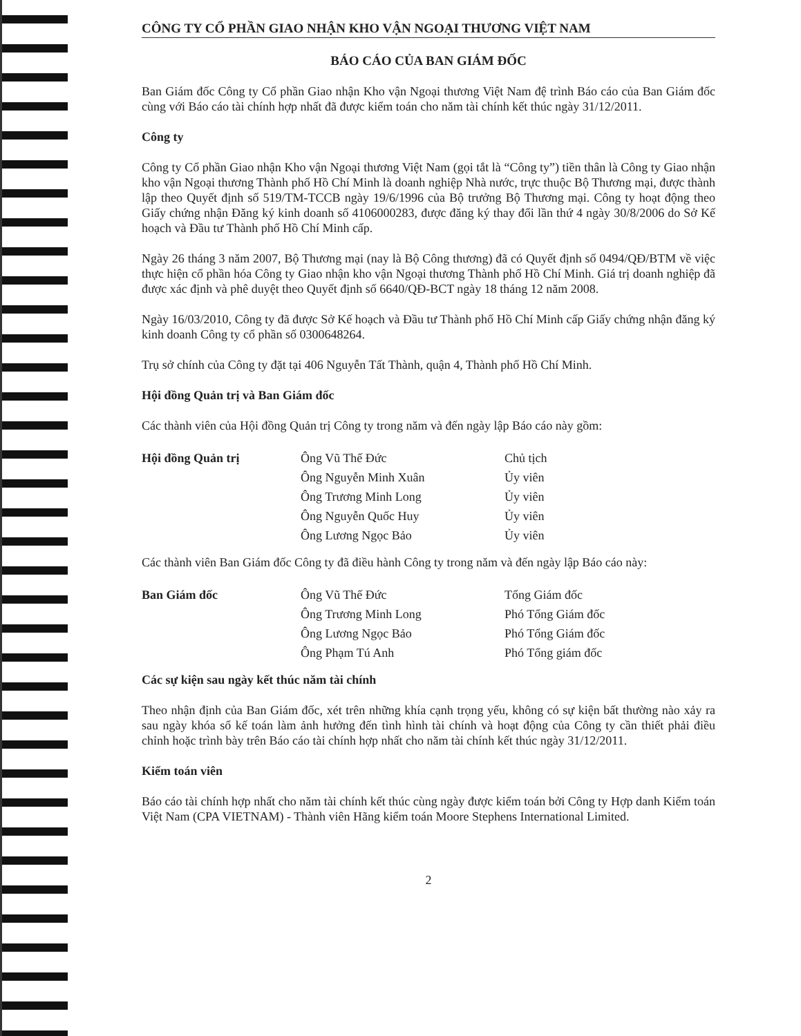CÔNG TY CỔ PHẦN GIAO NHẬN KHO VẬN NGOẠI THƯƠNG VIỆT NAM
BÁO CÁO CỦA BAN GIÁM ĐỐC
Ban Giám đốc Công ty Cổ phần Giao nhận Kho vận Ngoại thương Việt Nam đệ trình Báo cáo của Ban Giám đốc cùng với Báo cáo tài chính hợp nhất đã được kiểm toán cho năm tài chính kết thúc ngày 31/12/2011.
Công ty
Công ty Cổ phần Giao nhận Kho vận Ngoại thương Việt Nam (gọi tắt là “Công ty”) tiền thân là Công ty Giao nhận kho vận Ngoại thương Thành phố Hồ Chí Minh là doanh nghiệp Nhà nước, trực thuộc Bộ Thương mại, được thành lập theo Quyết định số 519/TM-TCCB ngày 19/6/1996 của Bộ trưởng Bộ Thương mại. Công ty hoạt động theo Giấy chứng nhận Đăng ký kinh doanh số 4106000283, được đăng ký thay đổi lần thứ 4 ngày 30/8/2006 do Sở Kế hoạch và Đầu tư Thành phố Hồ Chí Minh cấp.
Ngày 26 tháng 3 năm 2007, Bộ Thương mại (nay là Bộ Công thương) đã có Quyết định số 0494/QĐ/BTM về việc thực hiện cổ phần hóa Công ty Giao nhận kho vận Ngoại thương Thành phố Hồ Chí Minh. Giá trị doanh nghiệp đã được xác định và phê duyệt theo Quyết định số 6640/QĐ-BCT ngày 18 tháng 12 năm 2008.
Ngày 16/03/2010, Công ty đã được Sở Kế hoạch và Đầu tư Thành phố Hồ Chí Minh cấp Giấy chứng nhận đăng ký kinh doanh Công ty cổ phần số 0300648264.
Trụ sở chính của Công ty đặt tại 406 Nguyễn Tất Thành, quận 4, Thành phố Hồ Chí Minh.
Hội đồng Quản trị và Ban Giám đốc
Các thành viên của Hội đồng Quản trị Công ty trong năm và đến ngày lập Báo cáo này gồm:
| Hội đồng Quản trị | Ông Vũ Thế Đức | Chủ tịch |
| | Ông Nguyễn Minh Xuân | Ủy viên |
| | Ông Trương Minh Long | Ủy viên |
| | Ông Nguyễn Quốc Huy | Ủy viên |
| | Ông Lương Ngọc Bảo | Ủy viên |
Các thành viên Ban Giám đốc Công ty đã điều hành Công ty trong năm và đến ngày lập Báo cáo này:
| Ban Giám đốc | Ông Vũ Thế Đức | Tổng Giám đốc |
| | Ông Trương Minh Long | Phó Tổng Giám đốc |
| | Ông Lương Ngọc Bảo | Phó Tổng Giám đốc |
| | Ông Phạm Tú Anh | Phó Tổng giám đốc |
Các sự kiện sau ngày kết thúc năm tài chính
Theo nhận định của Ban Giám đốc, xét trên những khía cạnh trọng yếu, không có sự kiện bất thường nào xảy ra sau ngày khóa sổ kế toán làm ảnh hưởng đến tình hình tài chính và hoạt động của Công ty cần thiết phải điều chỉnh hoặc trình bày trên Báo cáo tài chính hợp nhất cho năm tài chính kết thúc ngày 31/12/2011.
Kiểm toán viên
Báo cáo tài chính hợp nhất cho năm tài chính kết thúc cùng ngày được kiểm toán bởi Công ty Hợp danh Kiểm toán Việt Nam (CPA VIETNAM) - Thành viên Hãng kiểm toán Moore Stephens International Limited.
2